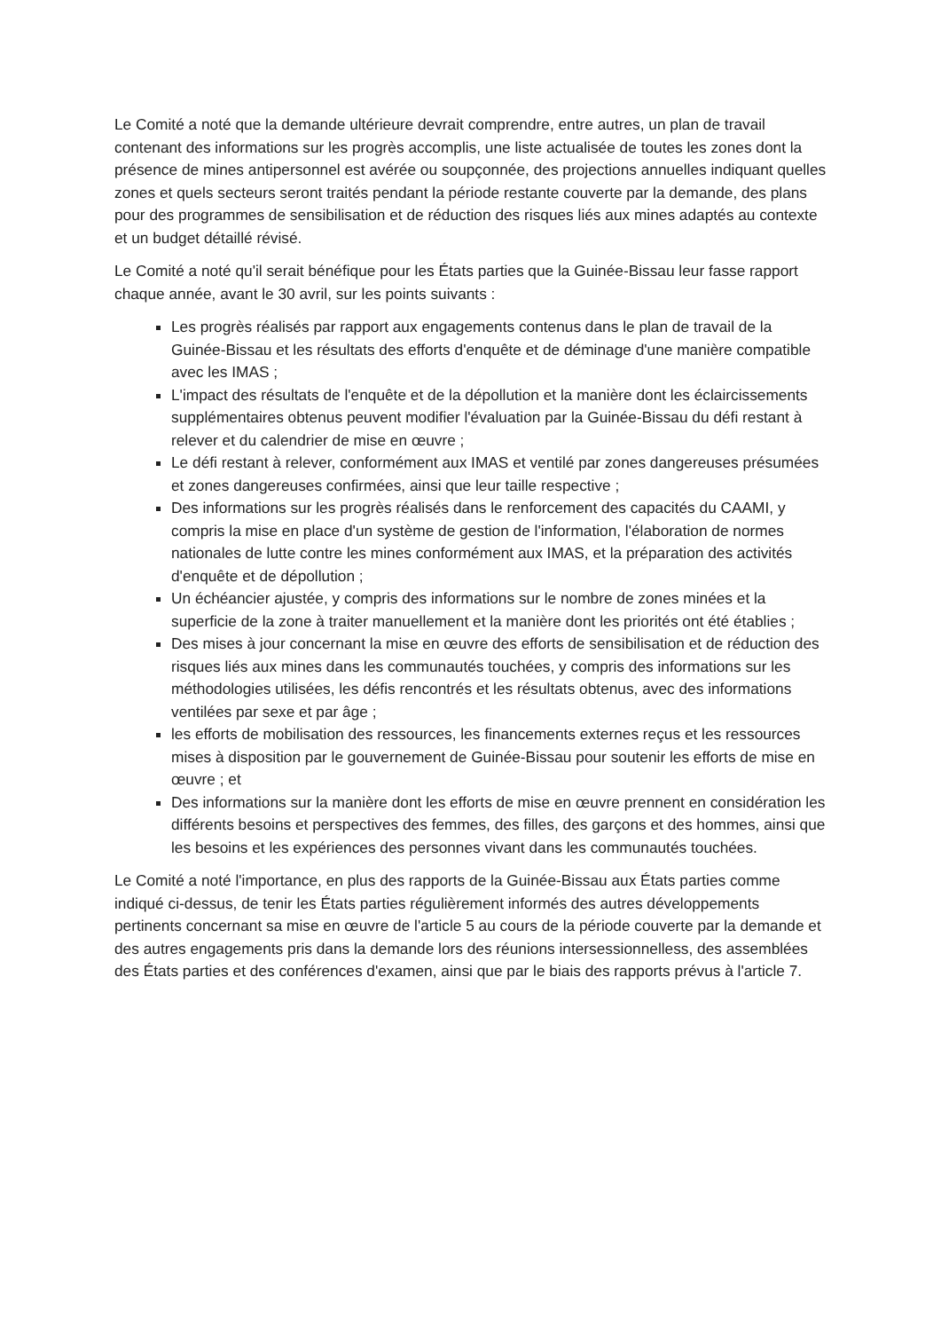Le Comité a noté que la demande ultérieure devrait comprendre, entre autres, un plan de travail contenant des informations sur les progrès accomplis, une liste actualisée de toutes les zones dont la présence de mines antipersonnel est avérée ou soupçonnée, des projections annuelles indiquant quelles zones et quels secteurs seront traités pendant la période restante couverte par la demande, des plans pour des programmes de sensibilisation et de réduction des risques liés aux mines adaptés au contexte et un budget détaillé révisé.
Le Comité a noté qu'il serait bénéfique pour les États parties que la Guinée-Bissau leur fasse rapport chaque année, avant le 30 avril, sur les points suivants :
Les progrès réalisés par rapport aux engagements contenus dans le plan de travail de la Guinée-Bissau et les résultats des efforts d'enquête et de déminage d'une manière compatible avec les IMAS ;
L'impact des résultats de l'enquête et de la dépollution et la manière dont les éclaircissements supplémentaires obtenus peuvent modifier l'évaluation par la Guinée-Bissau du défi restant à relever et du calendrier de mise en œuvre ;
Le défi restant à relever, conformément aux IMAS et ventilé par zones dangereuses présumées et zones dangereuses confirmées, ainsi que leur taille respective ;
Des informations sur les progrès réalisés dans le renforcement des capacités du CAAMI, y compris la mise en place d'un système de gestion de l'information, l'élaboration de normes nationales de lutte contre les mines conformément aux IMAS, et la préparation des activités d'enquête et de dépollution ;
Un échéancier ajustée, y compris des informations sur le nombre de zones minées et la superficie de la zone à traiter manuellement et la manière dont les priorités ont été établies ;
Des mises à jour concernant la mise en œuvre des efforts de sensibilisation et de réduction des risques liés aux mines dans les communautés touchées, y compris des informations sur les méthodologies utilisées, les défis rencontrés et les résultats obtenus, avec des informations ventilées par sexe et par âge ;
les efforts de mobilisation des ressources, les financements externes reçus et les ressources mises à disposition par le gouvernement de Guinée-Bissau pour soutenir les efforts de mise en œuvre ; et
Des informations sur la manière dont les efforts de mise en œuvre prennent en considération les différents besoins et perspectives des femmes, des filles, des garçons et des hommes, ainsi que les besoins et les expériences des personnes vivant dans les communautés touchées.
Le Comité a noté l'importance, en plus des rapports de la Guinée-Bissau aux États parties comme indiqué ci-dessus, de tenir les États parties régulièrement informés des autres développements pertinents concernant sa mise en œuvre de l'article 5 au cours de la période couverte par la demande et des autres engagements pris dans la demande lors des réunions intersessionnelless, des assemblées des États parties et des conférences d'examen, ainsi que par le biais des rapports prévus à l'article 7.